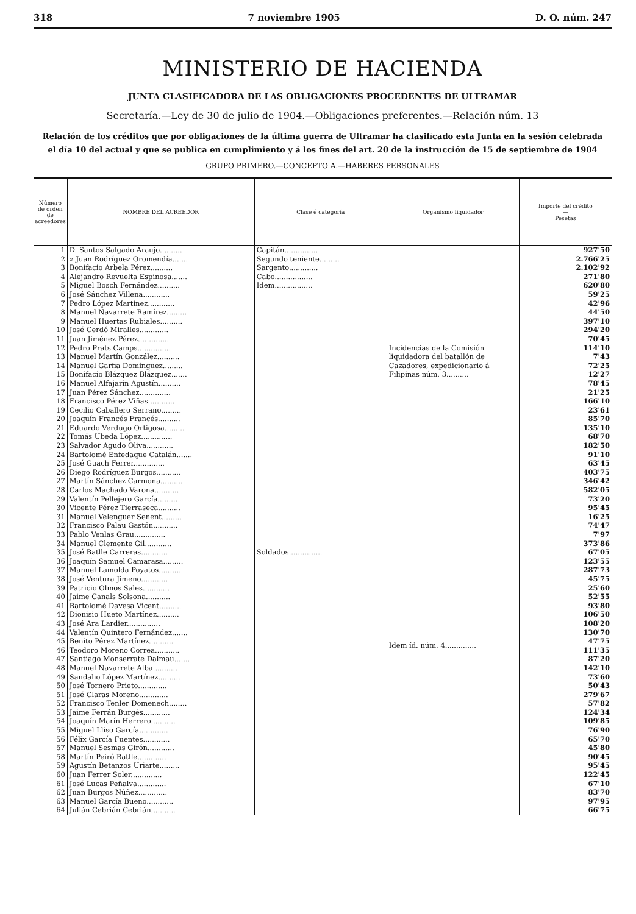318 7 noviembre 1905 D. O. núm. 247
MINISTERIO DE HACIENDA
JUNTA CLASIFICADORA DE LAS OBLIGACIONES PROCEDENTES DE ULTRAMAR
Secretaría.—Ley de 30 de julio de 1904.—Obligaciones preferentes.—Relación núm. 13
Relación de los créditos que por obligaciones de la última guerra de Ultramar ha clasificado esta Junta en la sesión celebrada
el día 10 del actual y que se publica en cumplimiento y á los fines del art. 20 de la instrucción de 15 de septiembre de 1904
GRUPO PRIMERO.—CONCEPTO A.—HABERES PERSONALES
| Número de orden de acreedores | NOMBRE DEL ACREEDOR | Clase é categoría | Organismo liquidador | Importe del crédito — Pesetas |
| --- | --- | --- | --- | --- |
| 1 | D. Santos Salgado Araujo.......... | Capitán............... | Incidencias de la Comisión liquidadora del batallón de Cazadores, expedicionario á Filipinas núm. 3.......... | 927'50 |
| 2 | » Juan Rodríguez Oromendía....... | Segundo teniente......... | | 2.766'25 |
| 3 | Bonifacio Arbela Pérez.......... | Sargento............. | | 2.102'92 |
| 4 | Alejandro Revuelta Espinosa....... | Cabo................. | | 271'80 |
| 5 | Miguel Bosch Fernández.......... | Idem................. | | 620'80 |
| 6 | José Sánchez Villena............ | Soldados............... | | 59'25 |
| 7 | Pedro López Martínez............ | | | 42'96 |
| 8 | Manuel Navarrete Ramírez......... | | | 44'50 |
| 9 | Manuel Huertas Rubiales.......... | | | 397'10 |
| 10 | José Cerdó Miralles............. | | | 294'20 |
| 11 | Juan Jiménez Pérez.............. | | | 70'45 |
| 12 | Pedro Prats Camps............... | | | 114'10 |
| 13 | Manuel Martín González.......... | | | 7'43 |
| 14 | Manuel Garfia Domínguez......... | | | 72'25 |
| 15 | Bonifacio Blázquez Blázquez....... | | | 12'27 |
| 16 | Manuel Alfajarín Agustín.......... | | | 78'45 |
| 17 | Juan Pérez Sánchez.............. | | | 21'25 |
| 18 | Francisco Pérez Viñas............ | | | 166'10 |
| 19 | Cecilio Caballero Serrano......... | | | 23'61 |
| 20 | Joaquín Francés Francés.......... | | | 85'70 |
| 21 | Eduardo Verdugo Ortigosa......... | | | 135'10 |
| 22 | Tomás Ubeda López.............. | | | 68'70 |
| 23 | Salvador Agudo Oliva............ | | | 182'50 |
| 24 | Bartolomé Enfedaque Catalán....... | | | 91'10 |
| 25 | José Guach Ferrer.............. | | | 63'45 |
| 26 | Diego Rodríguez Burgos........... | | | 403'75 |
| 27 | Martín Sánchez Carmona.......... | | Idem íd. núm. 4.............. | 346'42 |
| 28 | Carlos Machado Varona........... | | | 582'05 |
| 29 | Valentín Pellejero García......... | | | 73'20 |
| 30 | Vicente Pérez Tierraseca.......... | | | 95'45 |
| 31 | Manuel Velenguer Senent......... | | | 16'25 |
| 32 | Francisco Palau Gastón........... | | | 74'47 |
| 33 | Pablo Venlas Grau.............. | | | 7'97 |
| 34 | Manuel Clemente Gil............ | | | 373'86 |
| 35 | José Batlle Carreras............ | | | 67'05 |
| 36 | Joaquín Samuel Camarasa......... | | | 123'55 |
| 37 | Manuel Lamolda Poyatos.......... | | | 287'73 |
| 38 | José Ventura Jimeno............ | | | 45'75 |
| 39 | Patricio Olmos Sales............ | | | 25'60 |
| 40 | Jaime Canals Solsona........... | | | 52'55 |
| 41 | Bartolomé Davesa Vicent.......... | | | 93'80 |
| 42 | Dionisio Hueto Martínez.......... | | | 106'50 |
| 43 | José Ara Lardier............... | | | 108'20 |
| 44 | Valentín Quintero Fernández....... | | | 130'70 |
| 45 | Benito Pérez Martínez........... | | | 47'75 |
| 46 | Teodoro Moreno Correa........... | | | 111'35 |
| 47 | Santiago Monserrate Dalmau....... | | | 87'20 |
| 48 | Manuel Navarrete Alba........... | | | 142'10 |
| 49 | Sandalio López Martínez.......... | | | 73'60 |
| 50 | José Tornero Prieto............. | | | 50'43 |
| 51 | José Claras Moreno............. | | | 279'67 |
| 52 | Francisco Tenler Domenech........ | | | 57'82 |
| 53 | Jaime Ferrán Burgés............ | | | 124'34 |
| 54 | Joaquín Marín Herrero........... | | | 109'85 |
| 55 | Miguel Lliso García............. | | | 76'90 |
| 56 | Félix García Fuentes............ | | | 65'70 |
| 57 | Manuel Sesmas Girón............ | | | 45'80 |
| 58 | Martín Peiró Batlle............. | | | 90'45 |
| 59 | Agustín Betanzos Uriarte......... | | | 95'45 |
| 60 | Juan Ferrer Soler.............. | | | 122'45 |
| 61 | José Lucas Peñalva............. | | | 67'10 |
| 62 | Juan Burgos Núñez............. | | | 83'70 |
| 63 | Manuel García Bueno............ | | | 97'95 |
| 64 | Julián Cebrián Cebrián........... | | | 66'75 |